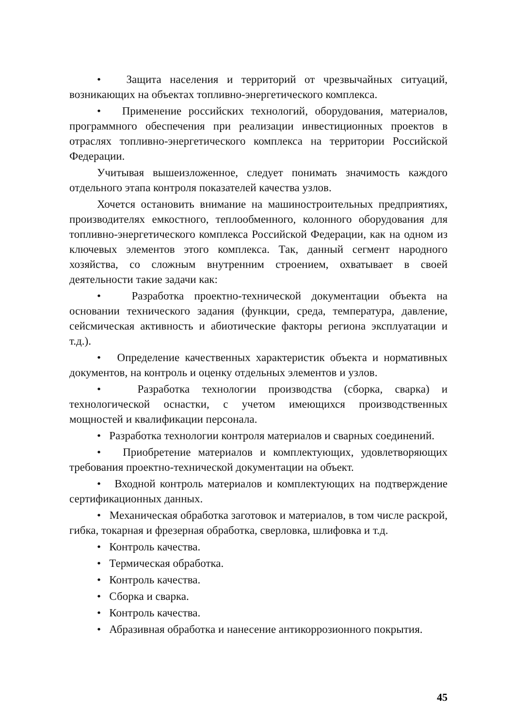• Защита населения и территорий от чрезвычайных ситуаций, возникающих на объектах топливно-энергетического комплекса.
• Применение российских технологий, оборудования, материалов, программного обеспечения при реализации инвестиционных проектов в отраслях топливно-энергетического комплекса на территории Российской Федерации.
Учитывая вышеизложенное, следует понимать значимость каждого отдельного этапа контроля показателей качества узлов.
Хочется остановить внимание на машиностроительных предприятиях, производителях емкостного, теплообменного, колонного оборудования для топливно-энергетического комплекса Российской Федерации, как на одном из ключевых элементов этого комплекса. Так, данный сегмент народного хозяйства, со сложным внутренним строением, охватывает в своей деятельности такие задачи как:
• Разработка проектно-технической документации объекта на основании технического задания (функции, среда, температура, давление, сейсмическая активность и абиотические факторы региона эксплуатации и т.д.).
• Определение качественных характеристик объекта и нормативных документов, на контроль и оценку отдельных элементов и узлов.
• Разработка технологии производства (сборка, сварка) и технологической оснастки, с учетом имеющихся производственных мощностей и квалификации персонала.
• Разработка технологии контроля материалов и сварных соединений.
• Приобретение материалов и комплектующих, удовлетворяющих требования проектно-технической документации на объект.
• Входной контроль материалов и комплектующих на подтверждение сертификационных данных.
• Механическая обработка заготовок и материалов, в том числе раскрой, гибка, токарная и фрезерная обработка, сверловка, шлифовка и т.д.
• Контроль качества.
• Термическая обработка.
• Контроль качества.
• Сборка и сварка.
• Контроль качества.
• Абразивная обработка и нанесение антикоррозионного покрытия.
45